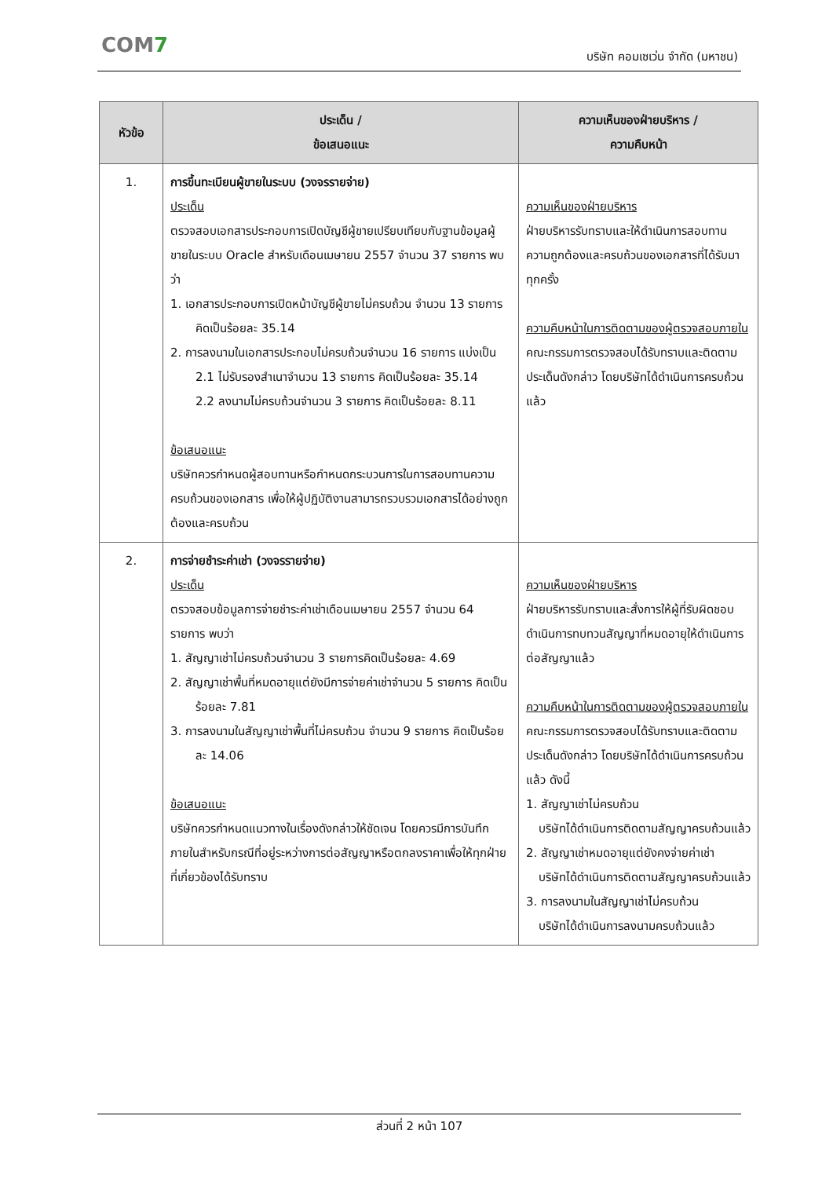COM7
บริษัท คอมเซเว่น จำกัด (มหาชน)
| หัวข้อ | ประเด็น / ข้อเสนอแนะ | ความเห็นของฝ่ายบริหาร / ความคืบหน้า |
| --- | --- | --- |
| 1. | การขึ้นทะเบียนผู้ขายในระบบ (วงจรรายจ่าย) ประเด็น ตรวจสอบเอกสารประกอบการเปิดบัญชีผู้ขายเปรียบเทียบกับฐานข้อมูลผู้ขายในระบบ Oracle สำหรับเดือนเมษายน 2557 จำนวน 37 รายการ พบว่า 1. เอกสารประกอบการเปิดหน้าบัญชีผู้ขายไม่ครบถ้วน จำนวน 13 รายการ คิดเป็นร้อยละ 35.14 2. การลงนามในเอกสารประกอบไม่ครบถ้วนจำนวน 16 รายการ แบ่งเป็น 2.1 ไม่รับรองสำเนาจำนวน 13 รายการ คิดเป็นร้อยละ 35.14 2.2 ลงนามไม่ครบถ้วนจำนวน 3 รายการ คิดเป็นร้อยละ 8.11 ข้อเสนอแนะ บริษัทควรกำหนดผู้สอบทานหรือกำหนดกระบวนการในการสอบทานความครบถ้วนของเอกสาร เพื่อให้ผู้ปฏิบัติงานสามารถรวบรวมเอกสารได้อย่างถูกต้องและครบถ้วน | ความเห็นของฝ่ายบริหาร ฝ่ายบริหารรับทราบและให้ดำเนินการสอบทานความถูกต้องและครบถ้วนของเอกสารที่ได้รับมาทุกครั้ง ความคืบหน้าในการติดตามของผู้ตรวจสอบภายใน คณะกรรมการตรวจสอบได้รับทราบและติดตามประเด็นดังกล่าว โดยบริษัทได้ดำเนินการครบถ้วนแล้ว |
| 2. | การจ่ายชำระค่าเช่า (วงจรรายจ่าย) ประเด็น ตรวจสอบข้อมูลการจ่ายชำระค่าเช่าเดือนเมษายน 2557 จำนวน 64 รายการ พบว่า 1. สัญญาเช่าไม่ครบถ้วนจำนวน 3 รายการคิดเป็นร้อยละ 4.69 2. สัญญาเช่าพื้นที่หมดอายุแต่ยังมีการจ่ายค่าเช่าจำนวน 5 รายการ คิดเป็นร้อยละ 7.81 3. การลงนามในสัญญาเช่าพื้นที่ไม่ครบถ้วน จำนวน 9 รายการ คิดเป็นร้อยละ 14.06 ข้อเสนอแนะ บริษัทควรกำหนดแนวทางในเรื่องดังกล่าวให้ชัดเจน โดยควรมีการบันทึกภายในสำหรับกรณีที่อยู่ระหว่างการต่อสัญญาหรือตกลงราคาเพื่อให้ทุกฝ่ายที่เกี่ยวข้องได้รับทราบ | ความเห็นของฝ่ายบริหาร ฝ่ายบริหารรับทราบและสั่งการให้ผู้ที่รับผิดชอบดำเนินการทบทวนสัญญาที่หมดอายุให้ดำเนินการต่อสัญญาแล้ว ความคืบหน้าในการติดตามของผู้ตรวจสอบภายใน คณะกรรมการตรวจสอบได้รับทราบและติดตามประเด็นดังกล่าว โดยบริษัทได้ดำเนินการครบถ้วนแล้ว ดังนี้ 1. สัญญาเช่าไม่ครบถ้วน บริษัทได้ดำเนินการติดตามสัญญาครบถ้วนแล้ว 2. สัญญาเช่าหมดอายุแต่ยังคงจ่ายค่าเช่า บริษัทได้ดำเนินการติดตามสัญญาครบถ้วนแล้ว 3. การลงนามในสัญญาเช่าไม่ครบถ้วน บริษัทได้ดำเนินการลงนามครบถ้วนแล้ว |
ส่วนที่ 2 หน้า 107